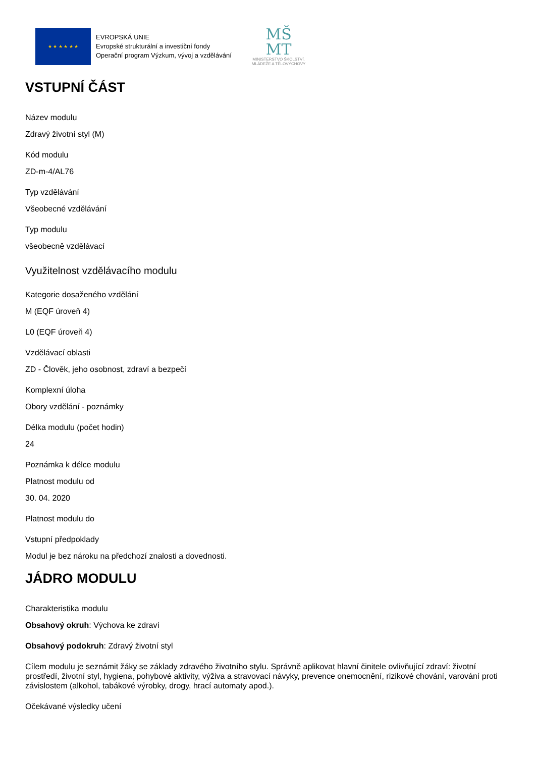★ ★ ★ ★ ★ ★
EVROPSKÁ UNIE
Evropské strukturální a investiční fondy
Operační program Výzkum, vývoj a vzdělávání
MŠ
MT
MINISTERSTVO ŠKOLSTVÍ,
MLÁDEŽE A TĚLOVÝCHOVY
VSTUPNÍ ČÁST
Název modulu
Zdravý životní styl (M)
Kód modulu
ZD-m-4/AL76
Typ vzdělávání
Všeobecné vzdělávání
Typ modulu
všeobecně vzdělávací
Využitelnost vzdělávacího modulu
Kategorie dosaženého vzdělání
M (EQF úroveň 4)
L0 (EQF úroveň 4)
Vzdělávací oblasti
ZD - Člověk, jeho osobnost, zdraví a bezpečí
Komplexní úloha
Obory vzdělání - poznámky
Délka modulu (počet hodin)
24
Poznámka k délce modulu
Platnost modulu od
30. 04. 2020
Platnost modulu do
Vstupní předpoklady
Modul je bez nároku na předchozí znalosti a dovednosti.
JÁDRO MODULU
Charakteristika modulu
Obsahový okruh: Výchova ke zdraví
Obsahový podokruh: Zdravý životní styl
Cílem modulu je seznámit žáky se základy zdravého životního stylu. Správně aplikovat hlavní činitele ovlivňující zdraví: životní prostředí, životní styl, hygiena, pohybové aktivity, výživa a stravovací návyky, prevence onemocnění, rizikové chování, varování proti závislostem (alkohol, tabákové výrobky, drogy, hrací automaty apod.).
Očekávané výsledky učení